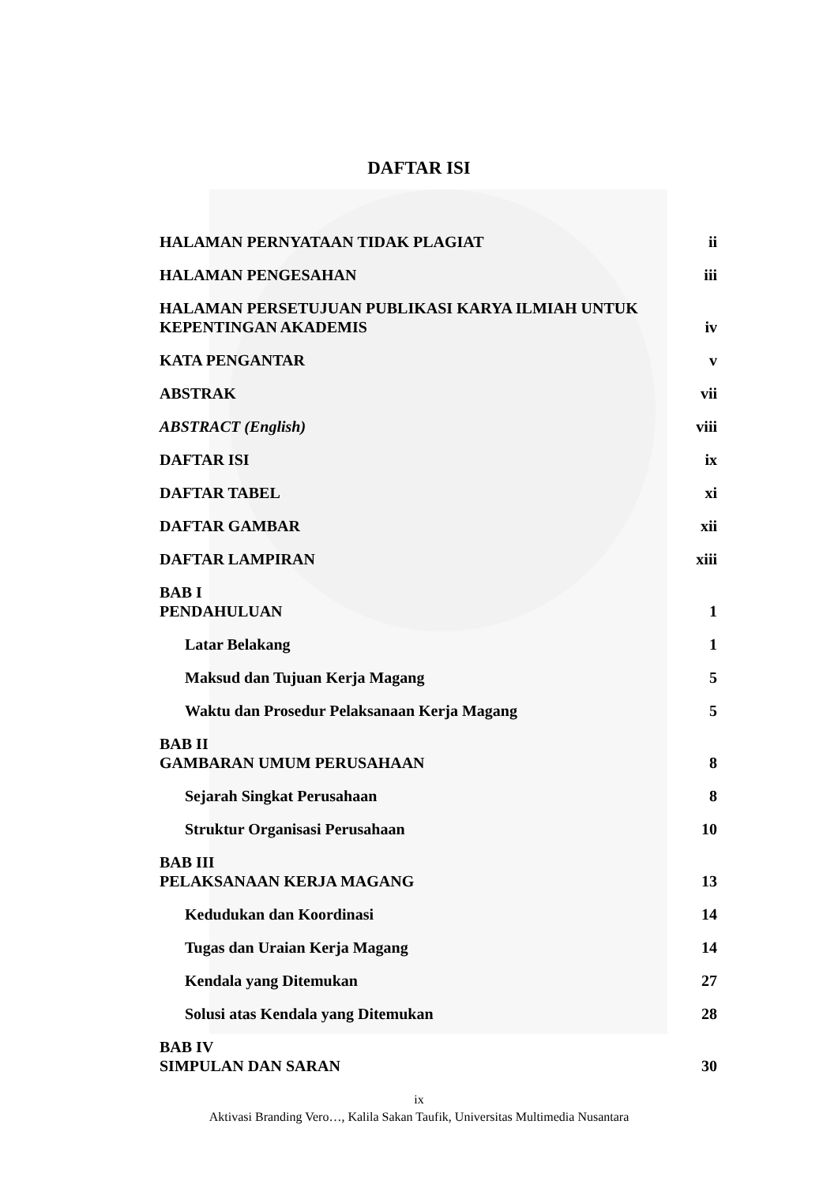DAFTAR ISI
| HALAMAN PERNYATAAN TIDAK PLAGIAT | ii |
| HALAMAN PENGESAHAN | iii |
| HALAMAN PERSETUJUAN PUBLIKASI KARYA ILMIAH UNTUK KEPENTINGAN AKADEMIS | iv |
| KATA PENGANTAR | v |
| ABSTRAK | vii |
| ABSTRACT (English) | viii |
| DAFTAR ISI | ix |
| DAFTAR TABEL | xi |
| DAFTAR GAMBAR | xii |
| DAFTAR LAMPIRAN | xiii |
| BAB I PENDAHULUAN | 1 |
| Latar Belakang | 1 |
| Maksud dan Tujuan Kerja Magang | 5 |
| Waktu dan Prosedur Pelaksanaan Kerja Magang | 5 |
| BAB II GAMBARAN UMUM PERUSAHAAN | 8 |
| Sejarah Singkat Perusahaan | 8 |
| Struktur Organisasi Perusahaan | 10 |
| BAB III PELAKSANAAN KERJA MAGANG | 13 |
| Kedudukan dan Koordinasi | 14 |
| Tugas dan Uraian Kerja Magang | 14 |
| Kendala yang Ditemukan | 27 |
| Solusi atas Kendala yang Ditemukan | 28 |
| BAB IV SIMPULAN DAN SARAN | 30 |
ix
Aktivasi Branding Vero…, Kalila Sakan Taufik, Universitas Multimedia Nusantara